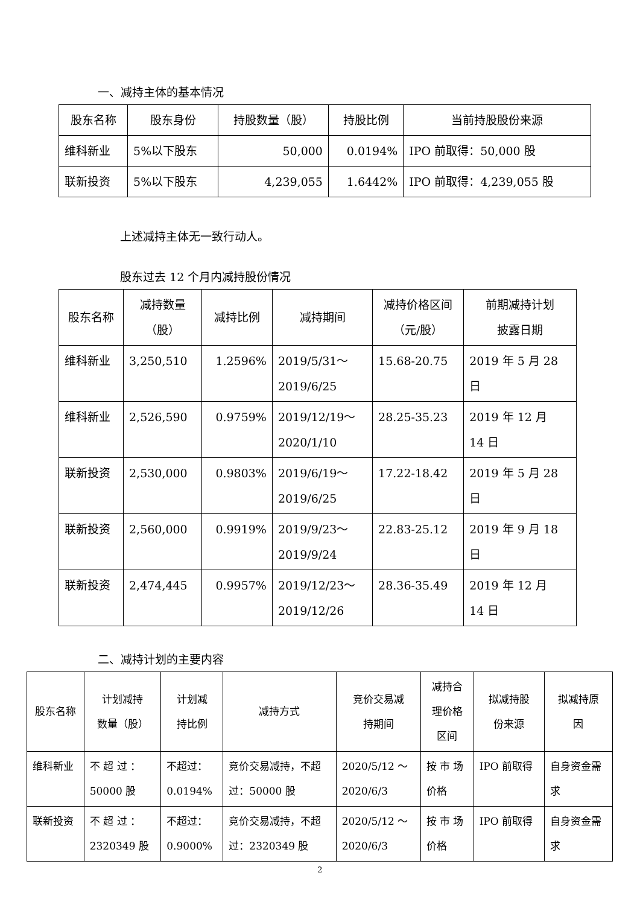一、减持主体的基本情况
| 股东名称 | 股东身份 | 持股数量（股） | 持股比例 | 当前持股股份来源 |
| --- | --- | --- | --- | --- |
| 维科新业 | 5%以下股东 | 50,000 | 0.0194% | IPO 前取得：50,000 股 |
| 联新投资 | 5%以下股东 | 4,239,055 | 1.6442% | IPO 前取得：4,239,055 股 |
上述减持主体无一致行动人。
股东过去 12 个月内减持股份情况
| 股东名称 | 减持数量 （股） | 减持比例 | 减持期间 | 减持价格区间 （元/股） | 前期减持计划 披露日期 |
| --- | --- | --- | --- | --- | --- |
| 维科新业 | 3,250,510 | 1.2596% | 2019/5/31～ 2019/6/25 | 15.68-20.75 | 2019 年 5 月 28 日 |
| 维科新业 | 2,526,590 | 0.9759% | 2019/12/19～ 2020/1/10 | 28.25-35.23 | 2019 年 12 月 14 日 |
| 联新投资 | 2,530,000 | 0.9803% | 2019/6/19～ 2019/6/25 | 17.22-18.42 | 2019 年 5 月 28 日 |
| 联新投资 | 2,560,000 | 0.9919% | 2019/9/23～ 2019/9/24 | 22.83-25.12 | 2019 年 9 月 18 日 |
| 联新投资 | 2,474,445 | 0.9957% | 2019/12/23～ 2019/12/26 | 28.36-35.49 | 2019 年 12 月 14 日 |
二、减持计划的主要内容
| 股东名称 | 计划减持 数量（股） | 计划减 持比例 | 减持方式 | 竞价交易减 持期间 | 减持合 理价格 区间 | 拟减持股 份来源 | 拟减持原 因 |
| --- | --- | --- | --- | --- | --- | --- | --- |
| 维科新业 | 不 超 过 ： 50000 股 | 不超过： 0.0194% | 竞价交易减持，不超 过：50000 股 | 2020/5/12 ～ 2020/6/3 | 按 市 场 价格 | IPO 前取得 | 自身资金需 求 |
| 联新投资 | 不 超 过 ： 2320349 股 | 不超过： 0.9000% | 竞价交易减持，不超 过：2320349 股 | 2020/5/12 ～ 2020/6/3 | 按 市 场 价格 | IPO 前取得 | 自身资金需 求 |
2